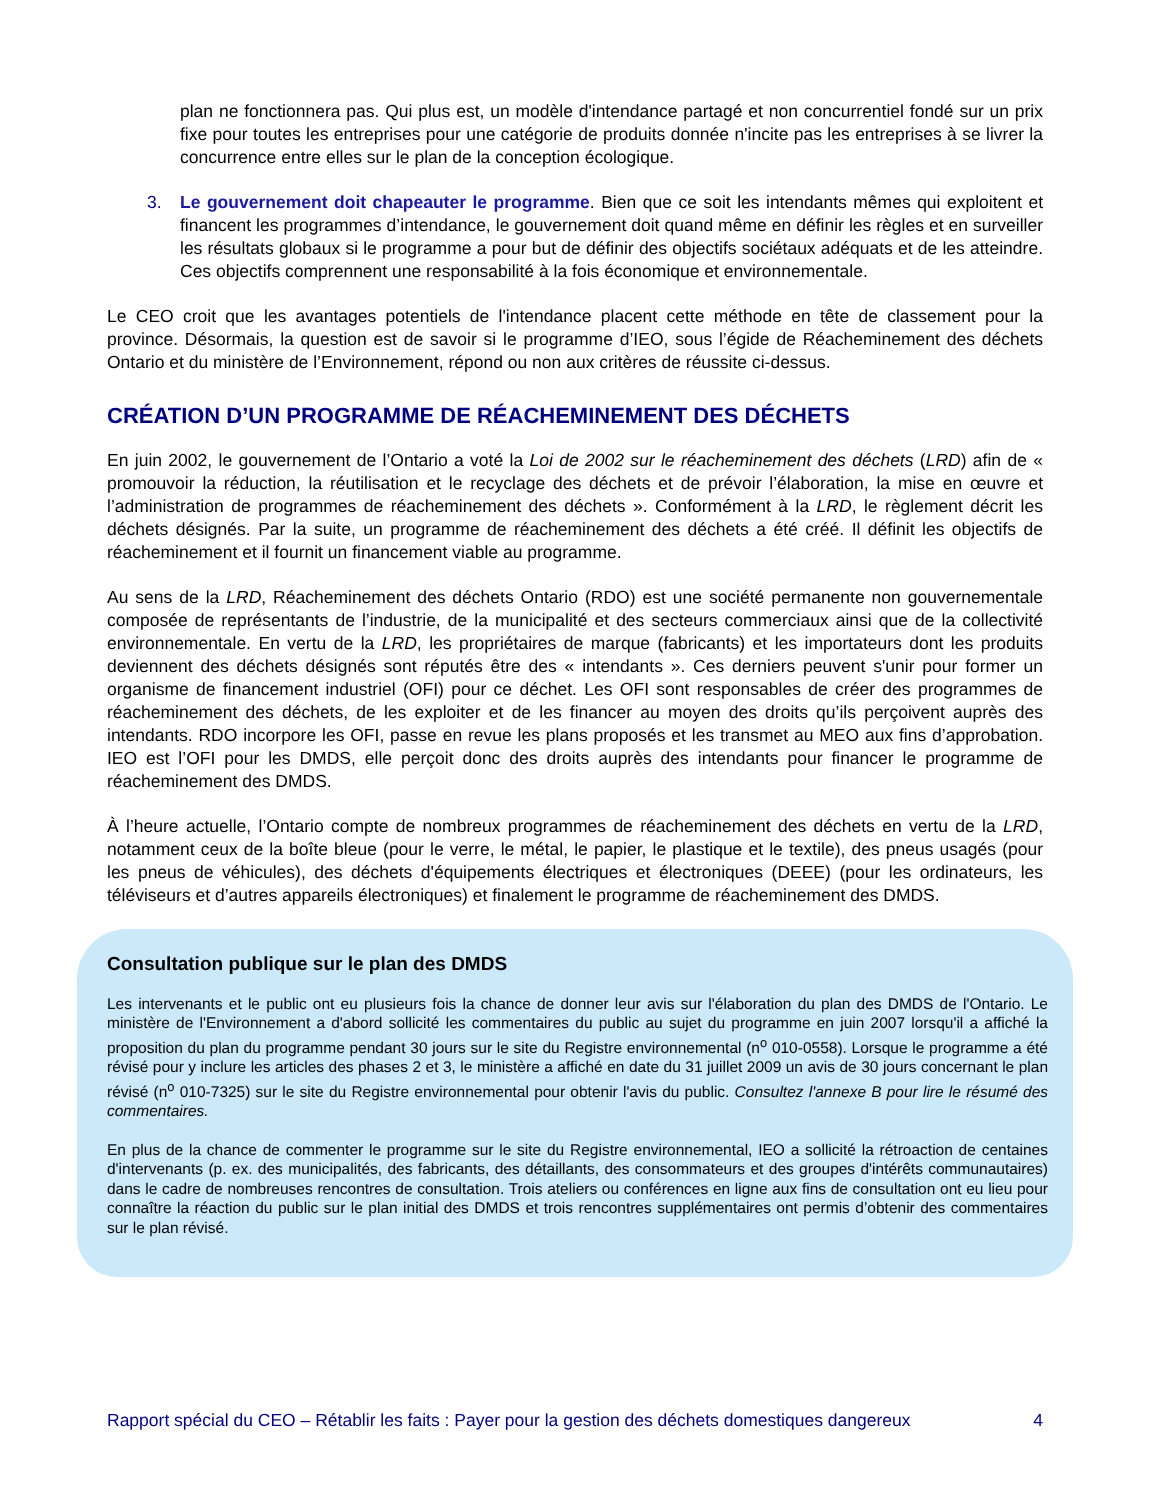plan ne fonctionnera pas. Qui plus est, un modèle d'intendance partagé et non concurrentiel fondé sur un prix fixe pour toutes les entreprises pour une catégorie de produits donnée n'incite pas les entreprises à se livrer la concurrence entre elles sur le plan de la conception écologique.
3. Le gouvernement doit chapeauter le programme. Bien que ce soit les intendants mêmes qui exploitent et financent les programmes d’intendance, le gouvernement doit quand même en définir les règles et en surveiller les résultats globaux si le programme a pour but de définir des objectifs sociétaux adéquats et de les atteindre. Ces objectifs comprennent une responsabilité à la fois économique et environnementale.
Le CEO croit que les avantages potentiels de l'intendance placent cette méthode en tête de classement pour la province. Désormais, la question est de savoir si le programme d’IEO, sous l’égide de Réacheminement des déchets Ontario et du ministère de l’Environnement, répond ou non aux critères de réussite ci-dessus.
CRÉATION D’UN PROGRAMME DE RÉACHEMINEMENT DES DÉCHETS
En juin 2002, le gouvernement de l’Ontario a voté la Loi de 2002 sur le réacheminement des déchets (LRD) afin de « promouvoir la réduction, la réutilisation et le recyclage des déchets et de prévoir l’élaboration, la mise en œuvre et l’administration de programmes de réacheminement des déchets ». Conformément à la LRD, le règlement décrit les déchets désignés. Par la suite, un programme de réacheminement des déchets a été créé. Il définit les objectifs de réacheminement et il fournit un financement viable au programme.
Au sens de la LRD, Réacheminement des déchets Ontario (RDO) est une société permanente non gouvernementale composée de représentants de l’industrie, de la municipalité et des secteurs commerciaux ainsi que de la collectivité environnementale. En vertu de la LRD, les propriétaires de marque (fabricants) et les importateurs dont les produits deviennent des déchets désignés sont réputés être des « intendants ». Ces derniers peuvent s'unir pour former un organisme de financement industriel (OFI) pour ce déchet. Les OFI sont responsables de créer des programmes de réacheminement des déchets, de les exploiter et de les financer au moyen des droits qu’ils perçoivent auprès des intendants. RDO incorpore les OFI, passe en revue les plans proposés et les transmet au MEO aux fins d’approbation. IEO est l’OFI pour les DMDS, elle perçoit donc des droits auprès des intendants pour financer le programme de réacheminement des DMDS.
À l’heure actuelle, l’Ontario compte de nombreux programmes de réacheminement des déchets en vertu de la LRD, notamment ceux de la boîte bleue (pour le verre, le métal, le papier, le plastique et le textile), des pneus usagés (pour les pneus de véhicules), des déchets d'équipements électriques et électroniques (DEEE) (pour les ordinateurs, les téléviseurs et d’autres appareils électroniques) et finalement le programme de réacheminement des DMDS.
Consultation publique sur le plan des DMDS
Les intervenants et le public ont eu plusieurs fois la chance de donner leur avis sur l'élaboration du plan des DMDS de l'Ontario. Le ministère de l'Environnement a d'abord sollicité les commentaires du public au sujet du programme en juin 2007 lorsqu'il a affiché la proposition du plan du programme pendant 30 jours sur le site du Registre environnemental (n<sup>o</sup> 010-0558). Lorsque le programme a été révisé pour y inclure les articles des phases 2 et 3, le ministère a affiché en date du 31 juillet 2009 un avis de 30 jours concernant le plan révisé (n<sup>o</sup> 010-7325) sur le site du Registre environnemental pour obtenir l'avis du public. Consultez l'annexe B pour lire le résumé des commentaires.
En plus de la chance de commenter le programme sur le site du Registre environnemental, IEO a sollicité la rétroaction de centaines d'intervenants (p. ex. des municipalités, des fabricants, des détaillants, des consommateurs et des groupes d'intérêts communautaires) dans le cadre de nombreuses rencontres de consultation. Trois ateliers ou conférences en ligne aux fins de consultation ont eu lieu pour connaître la réaction du public sur le plan initial des DMDS et trois rencontres supplémentaires ont permis d’obtenir des commentaires sur le plan révisé.
Rapport spécial du CEO – Rétablir les faits : Payer pour la gestion des déchets domestiques dangereux 4